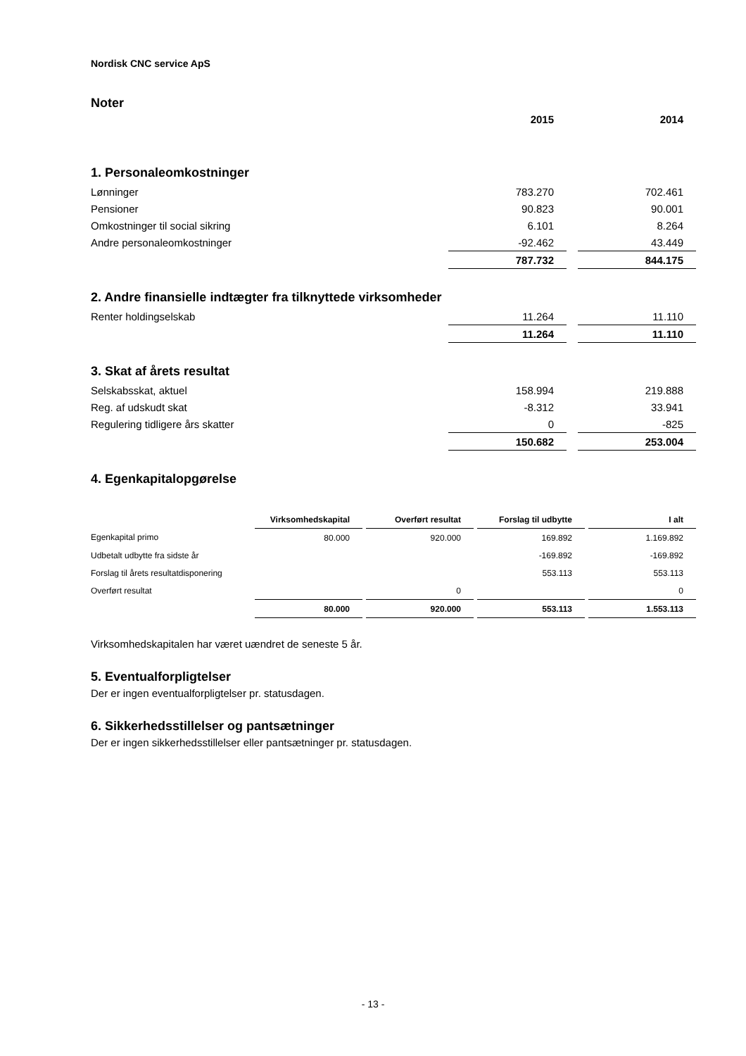Nordisk CNC service ApS
Noter
| | 2015 | | 2014 |
1. Personaleomkostninger
| Lønninger | 783.270 | | 702.461 |
| Pensioner | 90.823 | | 90.001 |
| Omkostninger til social sikring | 6.101 | | 8.264 |
| Andre personaleomkostninger | -92.462 | | 43.449 |
| | 787.732 | | 844.175 |
2. Andre finansielle indtægter fra tilknyttede virksomheder
| Renter holdingselskab | 11.264 | | 11.110 |
| | 11.264 | | 11.110 |
3. Skat af årets resultat
| Selskabsskat, aktuel | 158.994 | | 219.888 |
| Reg. af udskudt skat | -8.312 | | 33.941 |
| Regulering tidligere års skatter | 0 | | -825 |
| | 150.682 | | 253.004 |
4. Egenkapitalopgørelse
| | Virksomhedskapital | | Overført resultat | | Forslag til udbytte | | I alt |
| --- | --- | --- | --- | --- | --- | --- | --- |
| Egenkapital primo | 80.000 | | 920.000 | | 169.892 | | 1.169.892 |
| Udbetalt udbytte fra sidste år | | | | | -169.892 | | -169.892 |
| Forslag til årets resultatdisponering | | | | | 553.113 | | 553.113 |
| Overført resultat | | | 0 | | | | 0 |
| | 80.000 | | 920.000 | | 553.113 | | 1.553.113 |
Virksomhedskapitalen har været uændret de seneste 5 år.
5. Eventualforpligtelser
Der er ingen eventualforpligtelser pr. statusdagen.
6. Sikkerhedsstillelser og pantsætninger
Der er ingen sikkerhedsstillelser eller pantsætninger pr. statusdagen.
- 13 -